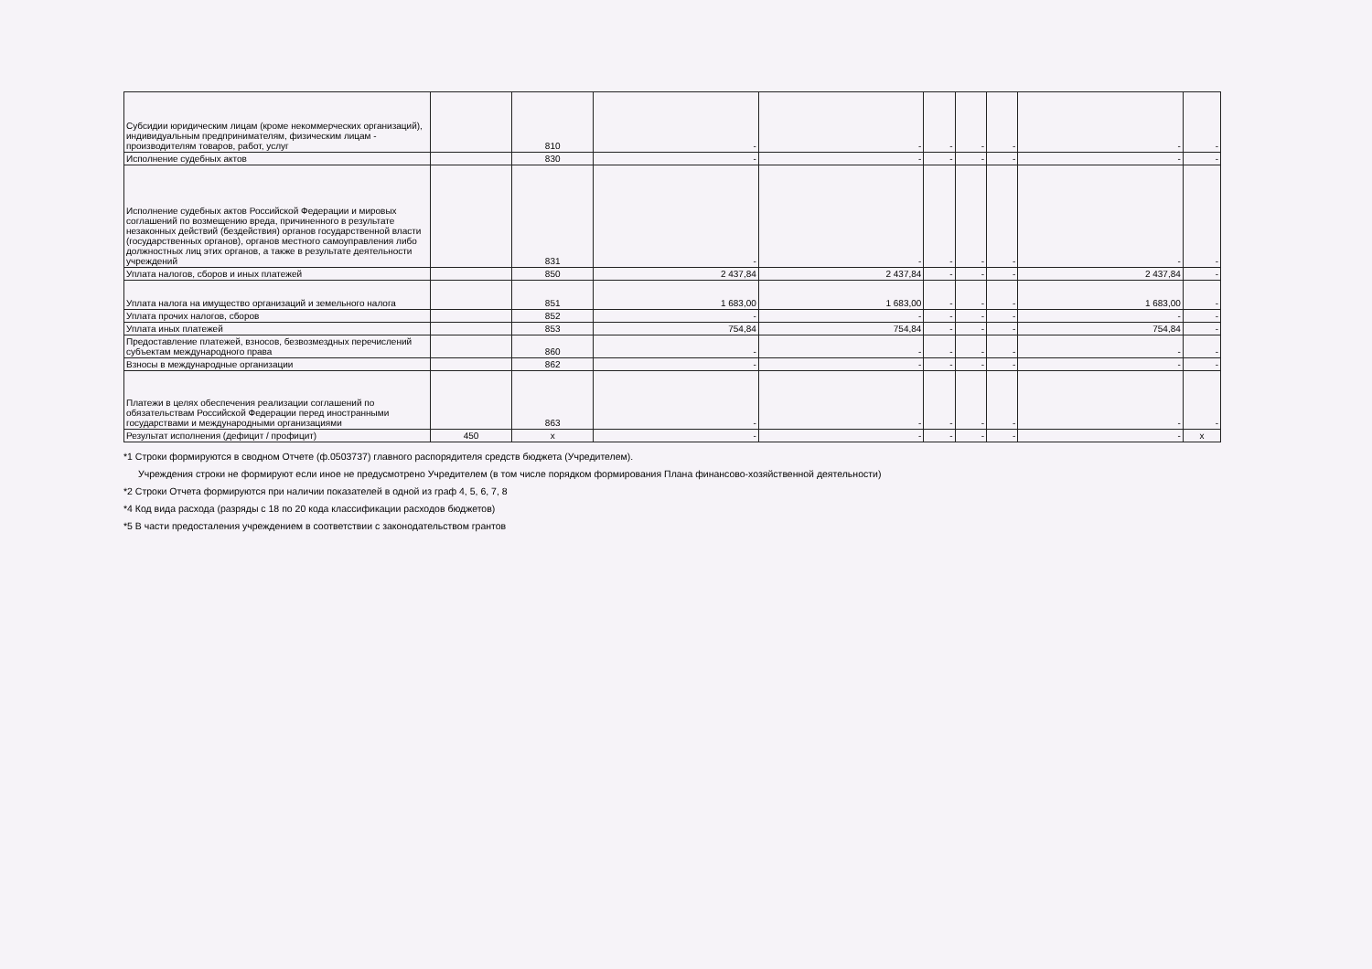| Субсидии юридическим лицам (кроме некоммерческих организаций), индивидуальным предпринимателям, физическим лицам - производителям товаров, работ, услуг | | 810 | - | - | - | - | - | - | - |
| Исполнение судебных актов | | 830 | - | - | - | - | - | - | - |
| Исполнение судебных актов Российской Федерации и мировых соглашений по возмещению вреда, причиненного в результате незаконных действий (бездействия) органов государственной власти (государственных органов), органов местного самоуправления либо должностных лиц этих органов, а также в результате деятельности учреждений | | 831 | - | - | - | - | - | - | - |
| Уплата налогов, сборов и иных платежей | | 850 | 2 437,84 | 2 437,84 | - | - | - | 2 437,84 | - |
| Уплата налога на имущество организаций и земельного налога | | 851 | 1 683,00 | 1 683,00 | - | - | - | 1 683,00 | - |
| Уплата прочих налогов, сборов | | 852 | - | - | - | - | - | - | - |
| Уплата иных платежей | | 853 | 754,84 | 754,84 | - | - | - | 754,84 | - |
| Предоставление платежей, взносов, безвозмездных перечислений субъектам международного права | | 860 | - | - | - | - | - | - | - |
| Взносы в международные организации | | 862 | - | - | - | - | - | - | - |
| Платежи в целях обеспечения реализации соглашений по обязательствам Российской Федерации перед иностранными государствами и международными организациями | | 863 | - | - | - | - | - | - | - |
| Результат исполнения (дефицит / профицит) | 450 | x | - | - | - | - | - | - | x |
*1 Строки формируются в сводном Отчете (ф.0503737) главного распорядителя средств бюджета (Учредителем).
Учреждения строки не формируют если иное не предусмотрено Учредителем (в том числе порядком формирования Плана финансово-хозяйственной деятельности)
*2 Строки Отчета формируются при наличии показателей в одной из граф 4, 5, 6, 7, 8
*4 Код вида расхода (разряды с 18 по 20 кода классификации расходов бюджетов)
*5 В части предосталения учреждением в соответствии с законодательством грантов